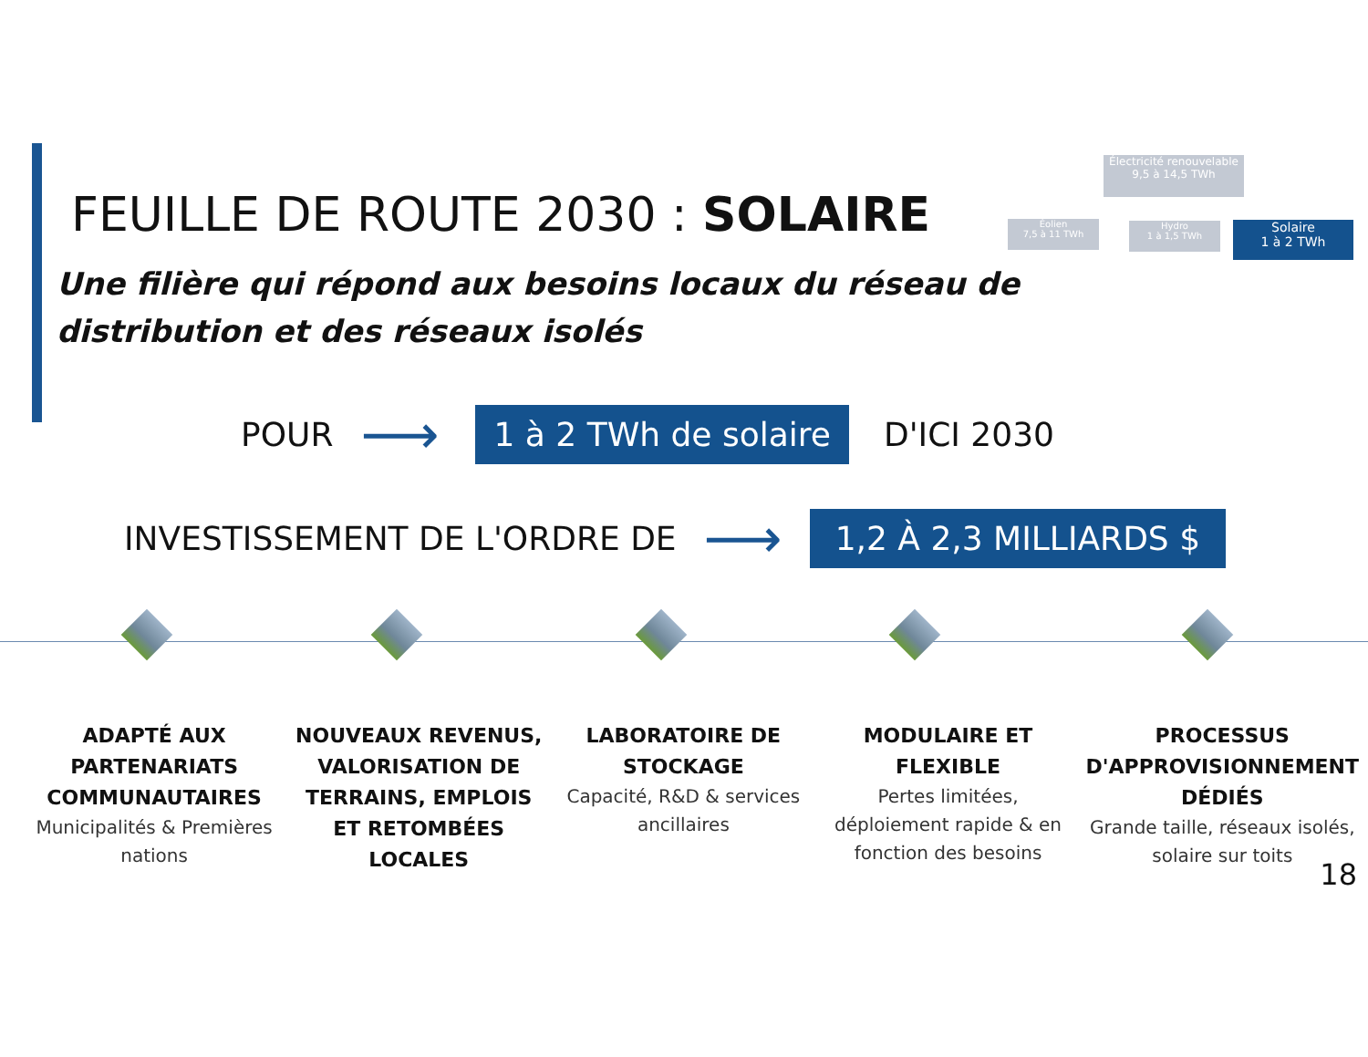FEUILLE DE ROUTE 2030 : SOLAIRE
Électricité renouvelable
9,5 à 14,5 TWh
Éolien
7,5 à 11 TWh
Hydro
1 à 1,5 TWh
Solaire
1 à 2 TWh
Une filière qui répond aux besoins locaux du réseau de distribution et des réseaux isolés
POUR ⟶ 1 à 2 TWh de solaire D'ICI 2030
INVESTISSEMENT DE L'ORDRE DE ⟶ 1,2 À 2,3 MILLIARDS $
ADAPTÉ AUX PARTENARIATS COMMUNAUTAIRES
Municipalités & Premières nations
NOUVEAUX REVENUS, VALORISATION DE TERRAINS, EMPLOIS ET RETOMBÉES LOCALES
LABORATOIRE DE STOCKAGE
Capacité, R&D & services ancillaires
MODULAIRE ET FLEXIBLE
Pertes limitées, déploiement rapide & en fonction des besoins
PROCESSUS D'APPROVISIONNEMENT DÉDIÉS
Grande taille, réseaux isolés, solaire sur toits
18